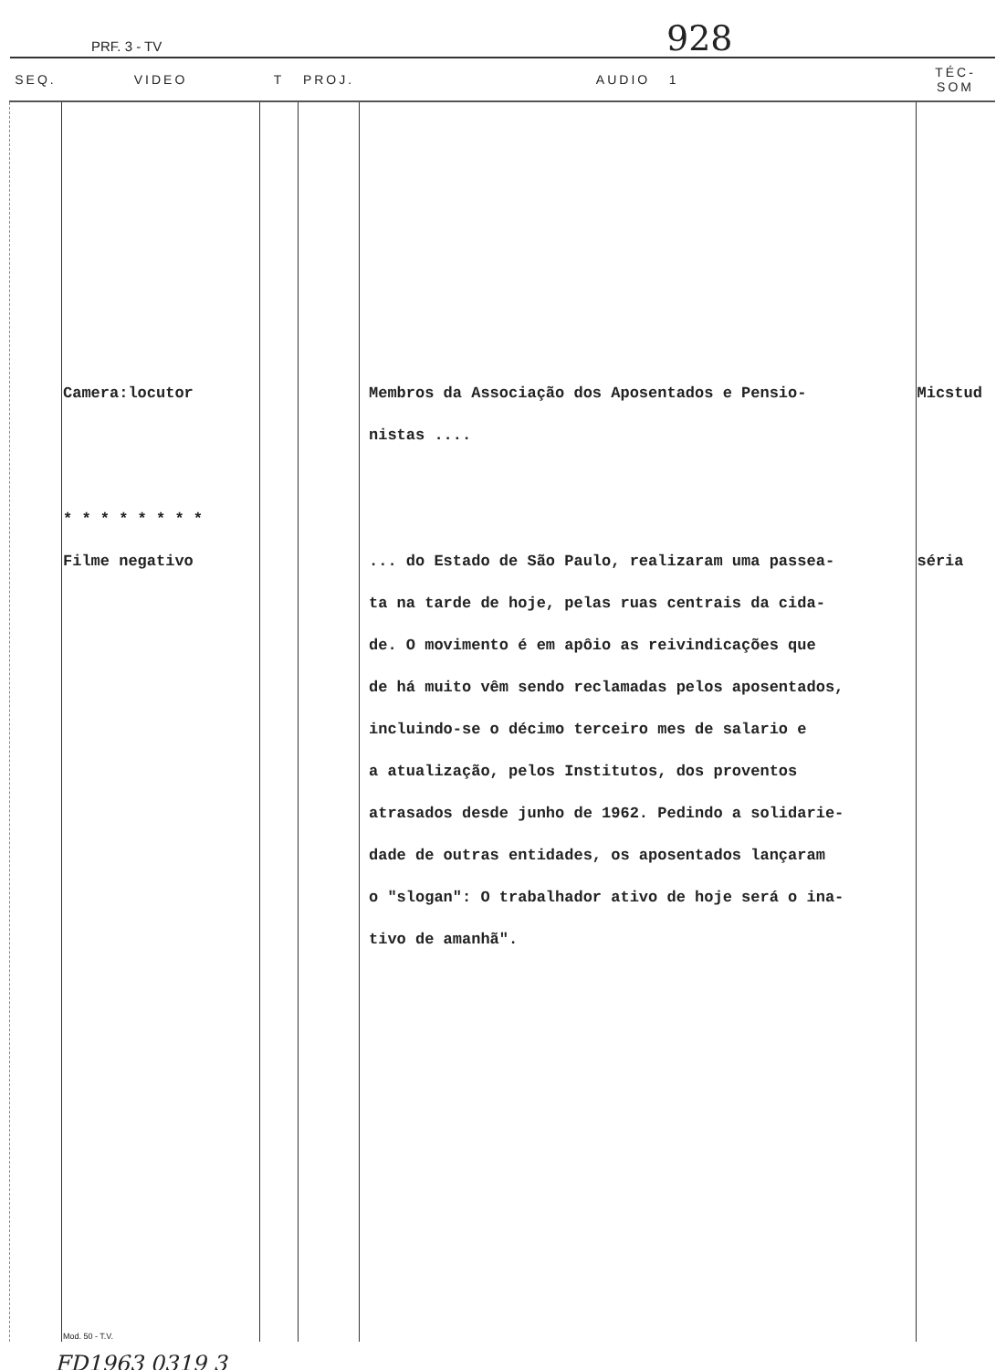PRF. 3 - TV 928
| SEQ. | VIDEO | T | PROJ. | AUDIO 1 | TÉC-SOM |
| --- | --- | --- | --- | --- | --- |
| | Camera:locutor * * * * * * * * Filme negativo Mod. 50 - T.V. | | | Membros da Associação dos Aposentados e Pensio- nistas .... ... do Estado de São Paulo, realizaram uma passea- ta na tarde de hoje, pelas ruas centrais da cida- de. O movimento é em apôio as reivindicações que de há muito vêm sendo reclamadas pelos aposentados, incluindo-se o décimo terceiro mes de salario e a atualização, pelos Institutos, dos proventos atrasados desde junho de 1962. Pedindo a solidarie- dade de outras entidades, os aposentados lançaram o "slogan": O trabalhador ativo de hoje será o ina- tivo de amanhã". | Micstud séria |
FD1963 0319 3